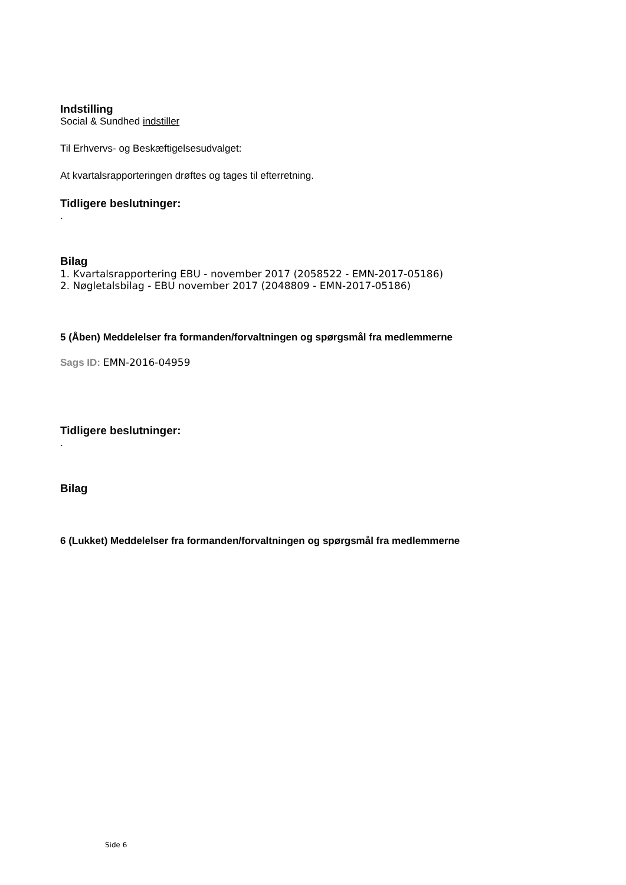Indstilling
Social & Sundhed indstiller
Til Erhvervs- og Beskæftigelsesudvalget:
At kvartalsrapporteringen drøftes og tages til efterretning.
Tidligere beslutninger:
.
Bilag
1. Kvartalsrapportering EBU - november 2017 (2058522 - EMN-2017-05186)
2. Nøgletalsbilag - EBU november 2017 (2048809 - EMN-2017-05186)
5 (Åben) Meddelelser fra formanden/forvaltningen og spørgsmål fra medlemmerne
Sags ID: EMN-2016-04959
Tidligere beslutninger:
.
Bilag
6 (Lukket) Meddelelser fra formanden/forvaltningen og spørgsmål fra medlemmerne
Side 6